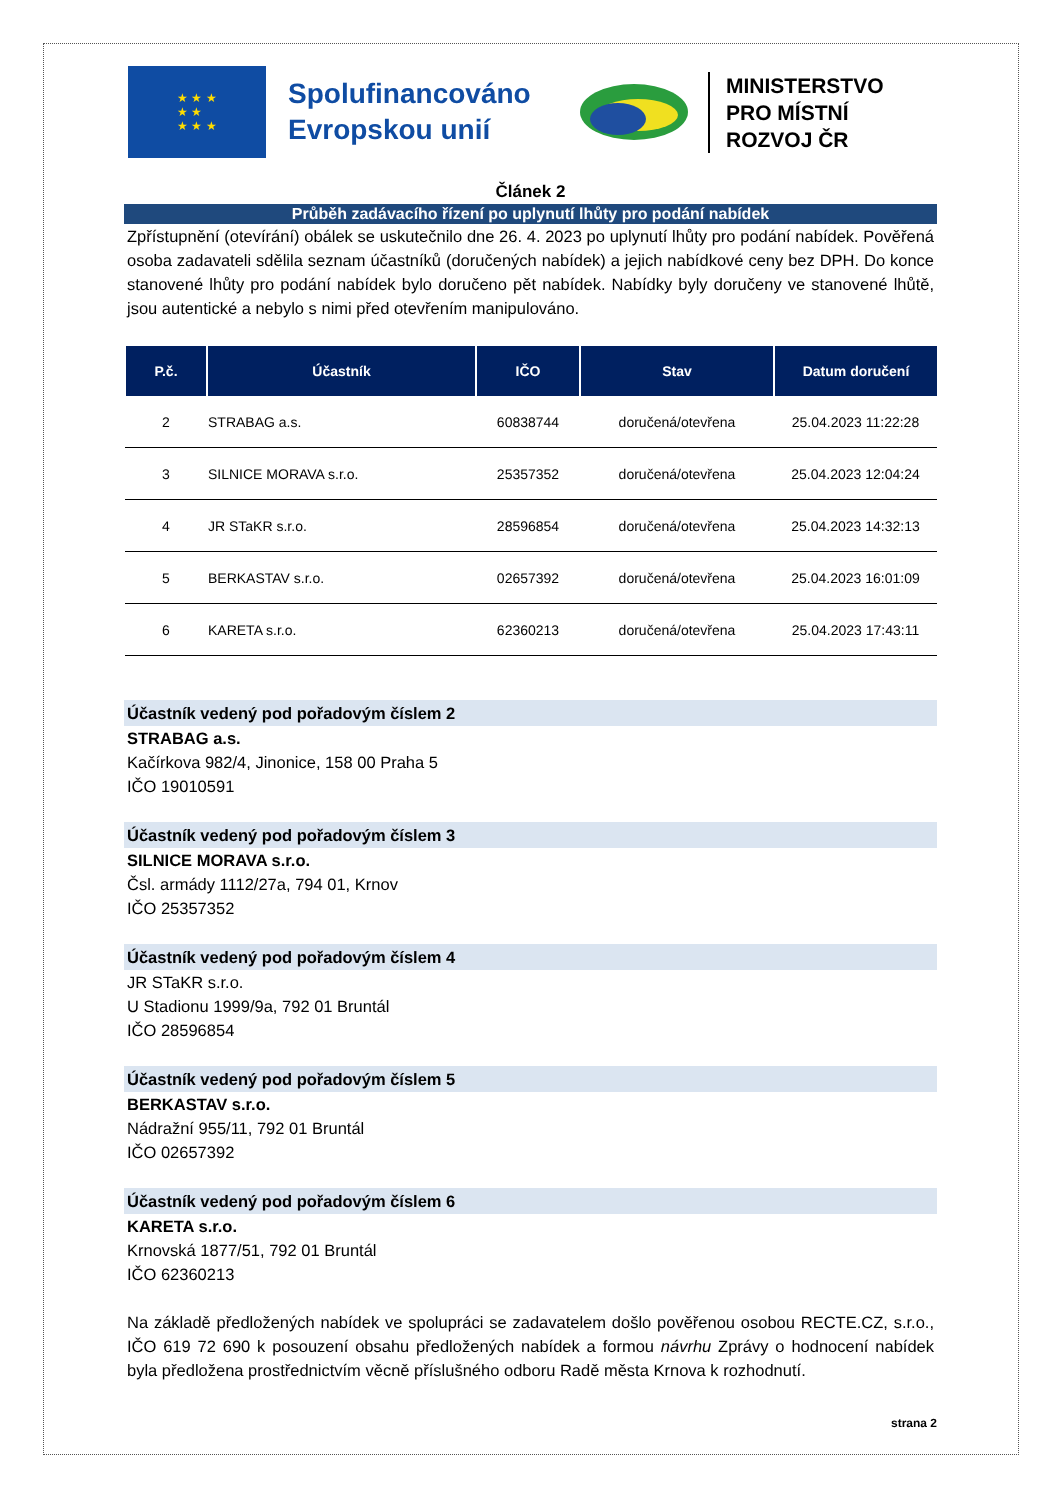★ ★ ★
★ ★
★ ★ ★
Spolufinancováno Evropskou unií
MINISTERSTVO
PRO MÍSTNÍ
ROZVOJ ČR
Článek 2
Průběh zadávacího řízení po uplynutí lhůty pro podání nabídek
Zpřístupnění (otevírání) obálek se uskutečnilo dne 26. 4. 2023 po uplynutí lhůty pro podání nabídek. Pověřená osoba zadavateli sdělila seznam účastníků (doručených nabídek) a jejich nabídkové ceny bez DPH. Do konce stanovené lhůty pro podání nabídek bylo doručeno pět nabídek. Nabídky byly doručeny ve stanovené lhůtě, jsou autentické a nebylo s nimi před otevřením manipulováno.
| P.č. | Účastník | IČO | Stav | Datum doručení |
| --- | --- | --- | --- | --- |
| 2 | STRABAG a.s. | 60838744 | doručená/otevřena | 25.04.2023 11:22:28 |
| 3 | SILNICE MORAVA s.r.o. | 25357352 | doručená/otevřena | 25.04.2023 12:04:24 |
| 4 | JR STaKR s.r.o. | 28596854 | doručená/otevřena | 25.04.2023 14:32:13 |
| 5 | BERKASTAV s.r.o. | 02657392 | doručená/otevřena | 25.04.2023 16:01:09 |
| 6 | KARETA s.r.o. | 62360213 | doručená/otevřena | 25.04.2023 17:43:11 |
Účastník vedený pod pořadovým číslem 2
STRABAG a.s.
Kačírkova 982/4, Jinonice, 158 00 Praha 5
IČO 19010591
Účastník vedený pod pořadovým číslem 3
SILNICE MORAVA s.r.o.
Čsl. armády 1112/27a, 794 01, Krnov
IČO 25357352
Účastník vedený pod pořadovým číslem 4
JR STaKR s.r.o.
U Stadionu 1999/9a, 792 01 Bruntál
IČO 28596854
Účastník vedený pod pořadovým číslem 5
BERKASTAV s.r.o.
Nádražní 955/11, 792 01 Bruntál
IČO 02657392
Účastník vedený pod pořadovým číslem 6
KARETA s.r.o.
Krnovská 1877/51, 792 01 Bruntál
IČO 62360213
Na základě předložených nabídek ve spolupráci se zadavatelem došlo pověřenou osobou RECTE.CZ, s.r.o., IČO 619 72 690 k posouzení obsahu předložených nabídek a formou návrhu Zprávy o hodnocení nabídek byla předložena prostřednictvím věcně příslušného odboru Radě města Krnova k rozhodnutí.
strana 2